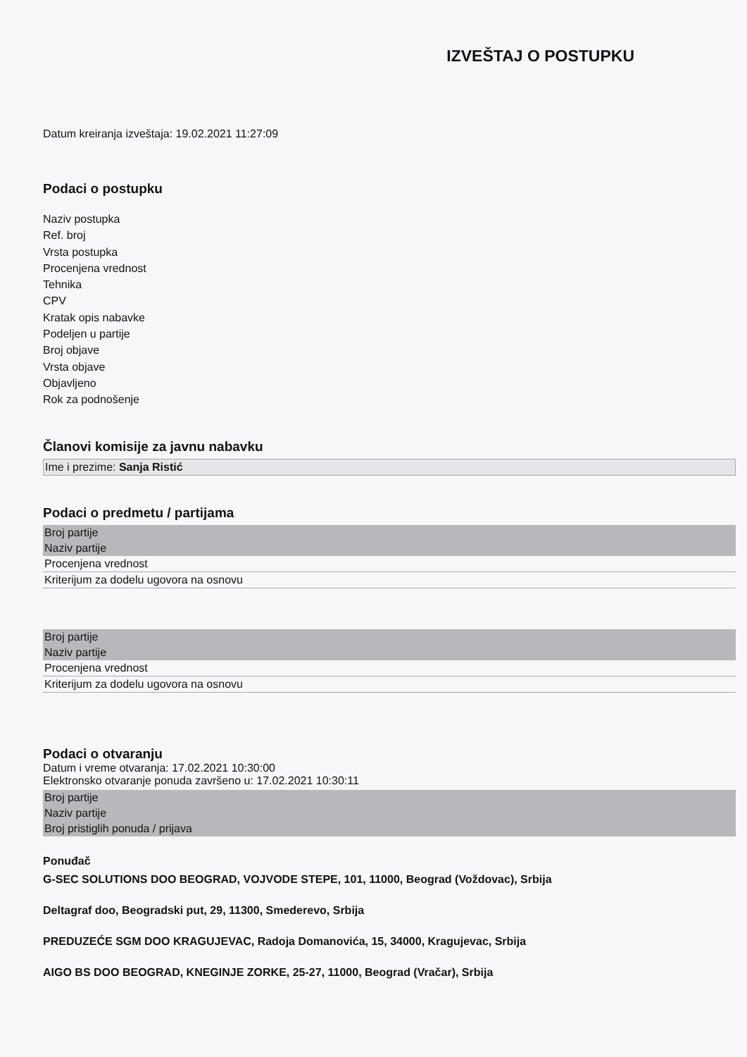IZVEŠTAJ O POSTUPKU
Datum kreiranja izveštaja: 19.02.2021 11:27:09
Podaci o postupku
Naziv postupka
Ref. broj
Vrsta postupka
Procenjena vrednost
Tehnika
CPV
Kratak opis nabavke
Podeljen u partije
Broj objave
Vrsta objave
Objavljeno
Rok za podnošenje
Članovi komisije za javnu nabavku
| Ime i prezime: Sanja Ristić |
Podaci o predmetu / partijama
| Broj partije |
| Naziv partije |
| Procenjena vrednost |
| Kriterijum za dodelu ugovora na osnovu |
| Broj partije |
| Naziv partije |
| Procenjena vrednost |
| Kriterijum za dodelu ugovora na osnovu |
Podaci o otvaranju
Datum i vreme otvaranja: 17.02.2021 10:30:00
Elektronsko otvaranje ponuda završeno u: 17.02.2021 10:30:11
| Broj partije |
| Naziv partije |
| Broj pristiglih ponuda / prijava |
Ponuđač
G-SEC SOLUTIONS DOO BEOGRAD, VOJVODE STEPE, 101, 11000, Beograd (Voždovac), Srbija
Deltagraf doo, Beogradski put, 29, 11300, Smederevo, Srbija
PREDUZEĆE SGM DOO KRAGUJEVAC, Radoja Domanovića, 15, 34000, Kragujevac, Srbija
AIGO BS DOO BEOGRAD, KNEGINJE ZORKE, 25-27, 11000, Beograd (Vračar), Srbija